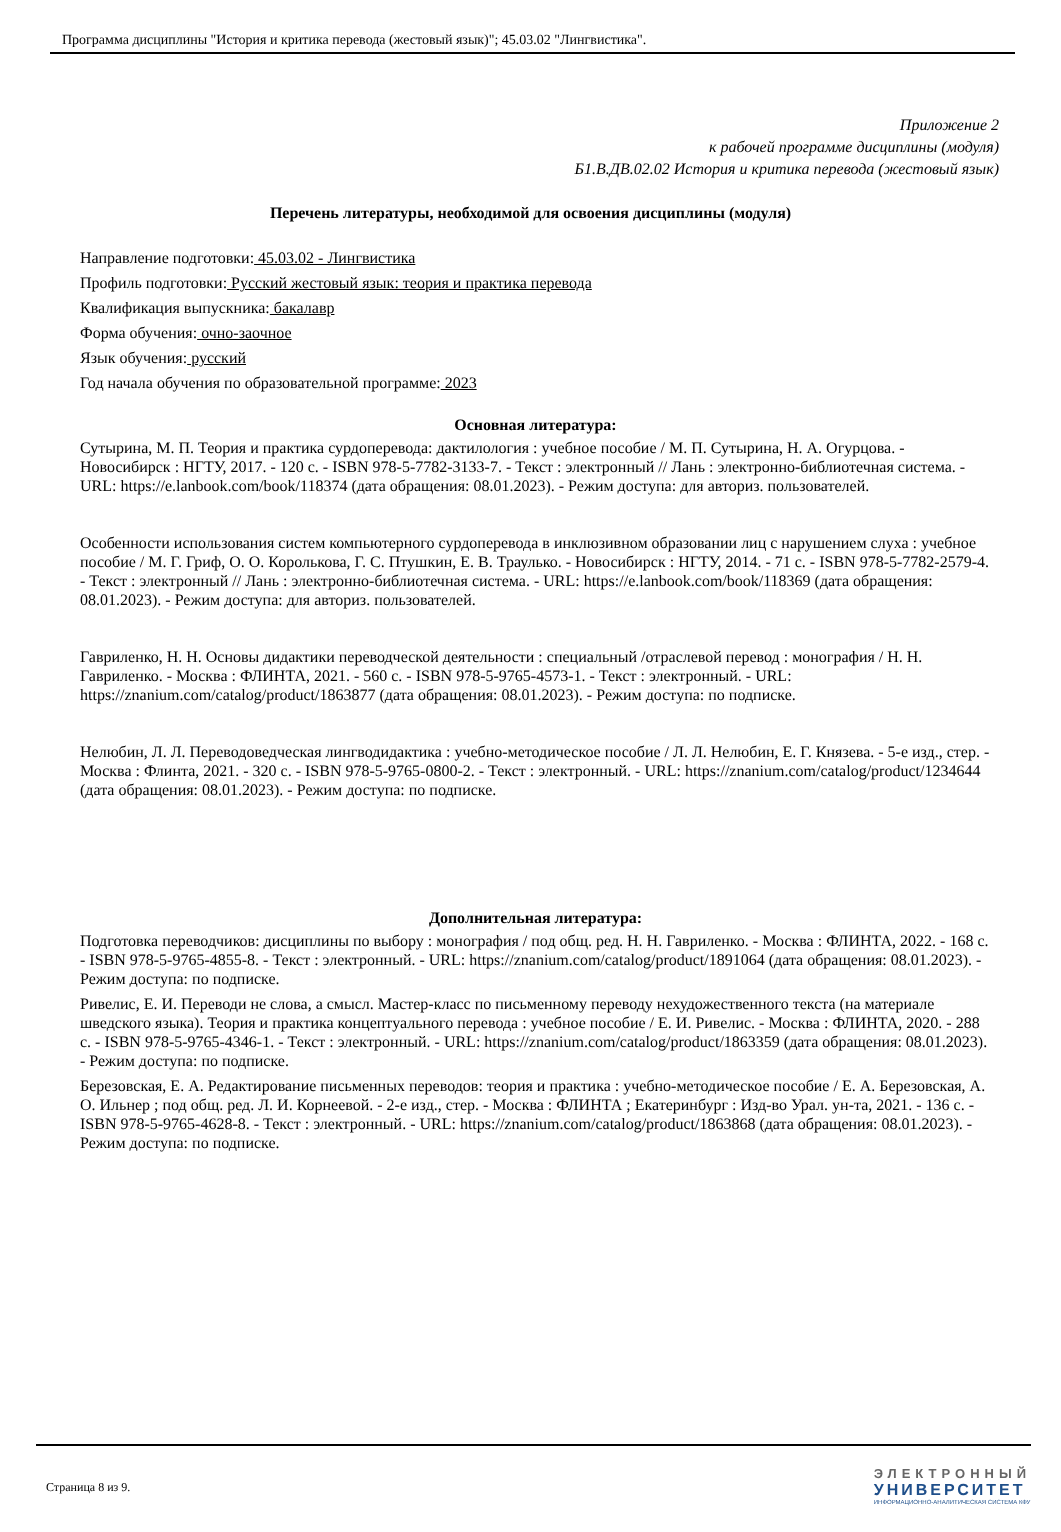Программа дисциплины "История и критика перевода (жестовый язык)"; 45.03.02 "Лингвистика".
Приложение 2
к рабочей программе дисциплины (модуля)
Б1.В.ДВ.02.02 История и критика перевода (жестовый язык)
Перечень литературы, необходимой для освоения дисциплины (модуля)
Направление подготовки: 45.03.02 - Лингвистика
Профиль подготовки: Русский жестовый язык: теория и практика перевода
Квалификация выпускника: бакалавр
Форма обучения: очно-заочное
Язык обучения: русский
Год начала обучения по образовательной программе: 2023
Основная литература:
Сутырина, М. П. Теория и практика сурдоперевода: дактилология : учебное пособие / М. П. Сутырина, Н. А. Огурцова. - Новосибирск : НГТУ, 2017. - 120 с. - ISBN 978-5-7782-3133-7. - Текст : электронный // Лань : электронно-библиотечная система. - URL: https://e.lanbook.com/book/118374 (дата обращения: 08.01.2023). - Режим доступа: для авториз. пользователей.
Особенности использования систем компьютерного сурдоперевода в инклюзивном образовании лиц с нарушением слуха : учебное пособие / М. Г. Гриф, О. О. Королькова, Г. С. Птушкин, Е. В. Траулько. - Новосибирск : НГТУ, 2014. - 71 с. - ISBN 978-5-7782-2579-4. - Текст : электронный // Лань : электронно-библиотечная система. - URL: https://e.lanbook.com/book/118369 (дата обращения: 08.01.2023). - Режим доступа: для авториз. пользователей.
Гавриленко, Н. Н. Основы дидактики переводческой деятельности : специальный /отраслевой перевод : монография / Н. Н. Гавриленко. - Москва : ФЛИНТА, 2021. - 560 с. - ISBN 978-5-9765-4573-1. - Текст : электронный. - URL: https://znanium.com/catalog/product/1863877 (дата обращения: 08.01.2023). - Режим доступа: по подписке.
Нелюбин, Л. Л. Переводоведческая лингводидактика : учебно-методическое пособие / Л. Л. Нелюбин, Е. Г. Князева. - 5-е изд., стер. - Москва : Флинта, 2021. - 320 с. - ISBN 978-5-9765-0800-2. - Текст : электронный. - URL: https://znanium.com/catalog/product/1234644 (дата обращения: 08.01.2023). - Режим доступа: по подписке.
Дополнительная литература:
Подготовка переводчиков: дисциплины по выбору : монография / под общ. ред. Н. Н. Гавриленко. - Москва : ФЛИНТА, 2022. - 168 с. - ISBN 978-5-9765-4855-8. - Текст : электронный. - URL: https://znanium.com/catalog/product/1891064 (дата обращения: 08.01.2023). - Режим доступа: по подписке.
Ривелис, Е. И. Переводи не слова, а смысл. Мастер-класс по письменному переводу нехудожественного текста (на материале шведского языка). Теория и практика концептуального перевода : учебное пособие / Е. И. Ривелис. - Москва : ФЛИНТА, 2020. - 288 с. - ISBN 978-5-9765-4346-1. - Текст : электронный. - URL: https://znanium.com/catalog/product/1863359 (дата обращения: 08.01.2023). - Режим доступа: по подписке.
Березовская, Е. А. Редактирование письменных переводов: теория и практика : учебно-методическое пособие / Е. А. Березовская, А. О. Ильнер ; под общ. ред. Л. И. Корнеевой. - 2-е изд., стер. - Москва : ФЛИНТА ; Екатеринбург : Изд-во Урал. ун-та, 2021. - 136 с. - ISBN 978-5-9765-4628-8. - Текст : электронный. - URL: https://znanium.com/catalog/product/1863868 (дата обращения: 08.01.2023). - Режим доступа: по подписке.
Страница 8 из 9.
ЭЛЕКТРОННЫЙ
УНИВЕРСИТЕТ
ИНФОРМАЦИОННО-АНАЛИТИЧЕСКАЯ СИСТЕМА КФУ